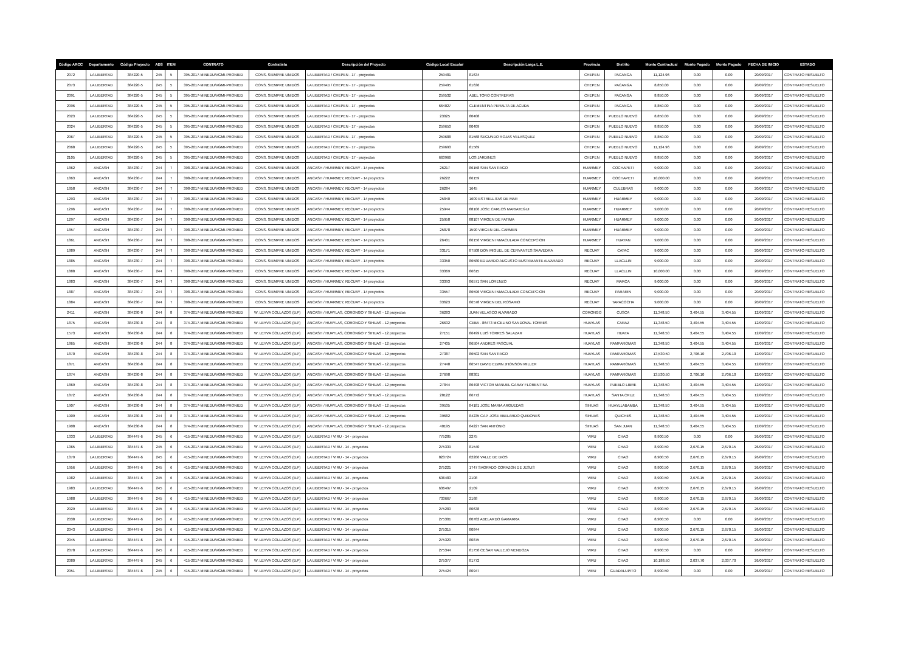| Código ARCC | Departamento | Código Proyecto | ADS | ITEM | CONTRATO | Contratista | Descripción del Proyecto | Código Local Escolar | Descripción Larga L.E. | Provincia | Distrito | Monto Contractual | Monto Pagado | Monto Pagado | FECHA DE INICIO | ESTADO |
| --- | --- | --- | --- | --- | --- | --- | --- | --- | --- | --- | --- | --- | --- | --- | --- | --- |
| 2072 | LA LIBERTAD | 384220-5 | 245 | 5 | 395-2017-MINEDU/VGMI-PRONIED | CONS. SIEMPRE UNIDOS | LA LIBERTAD / CHEPEN - 17 - proyectos | 259481 | 81634 | CHEPEN | PACANGA | 11,124.96 | 0.00 | 0.00 | 20/09/2017 | CONTRATO RESUELTO |
| 2073 | LA LIBERTAD | 384220-5 | 245 | 5 | 395-2017-MINEDU/VGMI-PRONIED | CONS. SIEMPRE UNIDOS | LA LIBERTAD / CHEPEN - 17 - proyectos | 259495 | 81636 | CHEPEN | PACANGA | 8,850.00 | 0.00 | 0.00 | 20/09/2017 | CONTRATO RESUELTO |
| 2091 | LA LIBERTAD | 384220-5 | 245 | 5 | 395-2017-MINEDU/VGMI-PRONIED | CONS. SIEMPRE UNIDOS | LA LIBERTAD / CHEPEN - 17 - proyectos | 259532 | ABEL TORO CONTRERAS | CHEPEN | PACANGA | 8,850.00 | 0.00 | 0.00 | 20/09/2017 | CONTRATO RESUELTO |
| 2096 | LA LIBERTAD | 384220-5 | 245 | 5 | 395-2017-MINEDU/VGMI-PRONIED | CONS. SIEMPRE UNIDOS | LA LIBERTAD / CHEPEN - 17 - proyectos | 664027 | CLEMENTINA PERALTA DE ACUÐA | CHEPEN | PACANGA | 8,850.00 | 0.00 | 0.00 | 20/09/2017 | CONTRATO RESUELTO |
| 2023 | LA LIBERTAD | 384220-5 | 245 | 5 | 395-2017-MINEDU/VGMI-PRONIED | CONS. SIEMPRE UNIDOS | LA LIBERTAD / CHEPEN - 17 - proyectos | 23025 | 80408 | CHEPEN | PUEBLO NUEVO | 8,850.00 | 0.00 | 0.00 | 20/09/2017 | CONTRATO RESUELTO |
| 2024 | LA LIBERTAD | 384220-5 | 245 | 5 | 395-2017-MINEDU/VGMI-PRONIED | CONS. SIEMPRE UNIDOS | LA LIBERTAD / CHEPEN - 17 - proyectos | 259650 | 80409 | CHEPEN | PUEBLO NUEVO | 8,850.00 | 0.00 | 0.00 | 20/09/2017 | CONTRATO RESUELTO |
| 2067 | LA LIBERTAD | 384220-5 | 245 | 5 | 395-2017-MINEDU/VGMI-PRONIED | CONS. SIEMPRE UNIDOS | LA LIBERTAD / CHEPEN - 17 - proyectos | 259688 | 81568 SEGUNDO ROJAS VELASQUEZ | CHEPEN | PUEBLO NUEVO | 8,850.00 | 0.00 | 0.00 | 20/09/2017 | CONTRATO RESUELTO |
| 2068 | LA LIBERTAD | 384220-5 | 245 | 5 | 395-2017-MINEDU/VGMI-PRONIED | CONS. SIEMPRE UNIDOS | LA LIBERTAD / CHEPEN - 17 - proyectos | 259693 | 81569 | CHEPEN | PUEBLO NUEVO | 11,124.96 | 0.00 | 0.00 | 20/09/2017 | CONTRATO RESUELTO |
| 2105 | LA LIBERTAD | 384220-5 | 245 | 5 | 395-2017-MINEDU/VGMI-PRONIED | CONS. SIEMPRE UNIDOS | LA LIBERTAD / CHEPEN - 17 - proyectos | 663966 | LOS JARDINES | CHEPEN | PUEBLO NUEVO | 8,850.00 | 0.00 | 0.00 | 20/09/2017 | CONTRATO RESUELTO |
| 1862 | ANCASH | 384230-7 | 244 | 7 | 398-2017-MINEDU/VGMI-PRONIED | CONS. SIEMPRE UNIDOS | ANCASH / HUARMEY, RECUAY - 14 proyectos | 26217 | 86158 SAN SANTIAGO | HUARMEY | COCHAPETI | 9,000.00 | 0.00 | 0.00 | 20/09/2017 | CONTRATO RESUELTO |
| 1863 | ANCASH | 384230-7 | 244 | 7 | 398-2017-MINEDU/VGMI-PRONIED | CONS. SIEMPRE UNIDOS | ANCASH / HUARMEY, RECUAY - 14 proyectos | 26222 | 86159 | HUARMEY | COCHAPETI | 10,000.00 | 0.00 | 0.00 | 20/09/2017 | CONTRATO RESUELTO |
| 1858 | ANCASH | 384230-7 | 244 | 7 | 398-2017-MINEDU/VGMI-PRONIED | CONS. SIEMPRE UNIDOS | ANCASH / HUARMEY, RECUAY - 14 proyectos | 26284 | 1645 | HUARMEY | CULEBRAS | 9,000.00 | 0.00 | 0.00 | 20/09/2017 | CONTRATO RESUELTO |
| 1293 | ANCASH | 384230-7 | 244 | 7 | 398-2017-MINEDU/VGMI-PRONIED | CONS. SIEMPRE UNIDOS | ANCASH / HUARMEY, RECUAY - 14 proyectos | 25840 | 1609 ESTRELLITAS DE MAR | HUARMEY | HUARMEY | 9,000.00 | 0.00 | 0.00 | 20/09/2017 | CONTRATO RESUELTO |
| 1296 | ANCASH | 384230-7 | 244 | 7 | 398-2017-MINEDU/VGMI-PRONIED | CONS. SIEMPRE UNIDOS | ANCASH / HUARMEY, RECUAY - 14 proyectos | 25944 | 88106 JOSE CARLOS MARIATEGUI | HUARMEY | HUARMEY | 9,000.00 | 0.00 | 0.00 | 20/09/2017 | CONTRATO RESUELTO |
| 1297 | ANCASH | 384230-7 | 244 | 7 | 398-2017-MINEDU/VGMI-PRONIED | CONS. SIEMPRE UNIDOS | ANCASH / HUARMEY, RECUAY - 14 proyectos | 25958 | 88107 VIRGEN DE FATIMA | HUARMEY | HUARMEY | 9,000.00 | 0.00 | 0.00 | 20/09/2017 | CONTRATO RESUELTO |
| 1857 | ANCASH | 384230-7 | 244 | 7 | 398-2017-MINEDU/VGMI-PRONIED | CONS. SIEMPRE UNIDOS | ANCASH / HUARMEY, RECUAY - 14 proyectos | 25878 | 1590 VIRGEN DEL CARMEN | HUARMEY | HUARMEY | 9,000.00 | 0.00 | 0.00 | 20/09/2017 | CONTRATO RESUELTO |
| 1861 | ANCASH | 384230-7 | 244 | 7 | 398-2017-MINEDU/VGMI-PRONIED | CONS. SIEMPRE UNIDOS | ANCASH / HUARMEY, RECUAY - 14 proyectos | 26401 | 86156 VIRGEN INMACULADA CONCEPCION | HUARMEY | HUAYAN | 9,000.00 | 0.00 | 0.00 | 20/09/2017 | CONTRATO RESUELTO |
| 1889 | ANCASH | 384230-7 | 244 | 7 | 398-2017-MINEDU/VGMI-PRONIED | CONS. SIEMPRE UNIDOS | ANCASH / HUARMEY, RECUAY - 14 proyectos | 33171 | 87508 DON MIGUEL DE CERVANTES SAAVEDRA | RECUAY | CATAC | 9,000.00 | 0.00 | 0.00 | 20/09/2017 | CONTRATO RESUELTO |
| 1885 | ANCASH | 384230-7 | 244 | 7 | 398-2017-MINEDU/VGMI-PRONIED | CONS. SIEMPRE UNIDOS | ANCASH / HUARMEY, RECUAY - 14 proyectos | 33350 | 86580 EDUARDO AUGUSTO BUSTAMANTE ALVARADO | RECUAY | LLACLLIN | 9,000.00 | 0.00 | 0.00 | 20/09/2017 | CONTRATO RESUELTO |
| 1888 | ANCASH | 384230-7 | 244 | 7 | 398-2017-MINEDU/VGMI-PRONIED | CONS. SIEMPRE UNIDOS | ANCASH / HUARMEY, RECUAY - 14 proyectos | 33369 | 86615 | RECUAY | LLACLLIN | 10,000.00 | 0.00 | 0.00 | 20/09/2017 | CONTRATO RESUELTO |
| 1883 | ANCASH | 384230-7 | 244 | 7 | 398-2017-MINEDU/VGMI-PRONIED | CONS. SIEMPRE UNIDOS | ANCASH / HUARMEY, RECUAY - 14 proyectos | 33393 | 86571 SAN LORENZO | RECUAY | MARCA | 9,000.00 | 0.00 | 0.00 | 20/09/2017 | CONTRATO RESUELTO |
| 1887 | ANCASH | 384230-7 | 244 | 7 | 398-2017-MINEDU/VGMI-PRONIED | CONS. SIEMPRE UNIDOS | ANCASH / HUARMEY, RECUAY - 14 proyectos | 33557 | 86596 VIRGEN INMACULADA CONCEPCION | RECUAY | PARARIN | 9,000.00 | 0.00 | 0.00 | 20/09/2017 | CONTRATO RESUELTO |
| 1884 | ANCASH | 384230-7 | 244 | 7 | 398-2017-MINEDU/VGMI-PRONIED | CONS. SIEMPRE UNIDOS | ANCASH / HUARMEY, RECUAY - 14 proyectos | 33623 | 86578 VIRGEN DEL ROSARIO | RECUAY | TAPACOCHA | 9,000.00 | 0.00 | 0.00 | 20/09/2017 | CONTRATO RESUELTO |
| 2411 | ANCASH | 384230-8 | 244 | 8 | 374-2017-MINEDU/VGMI-PRONIED | W. LEYVA COLLAZOS (B.P) | ANCASH / HUAYLAS, CORONGO Y SIHUAS - 12 proyectos | 36283 | JUAN VELASCO ALVARADO | CORONGO | CUSCA | 11,348.50 | 3,404.55 | 3,404.55 | 12/09/2017 | CONTRATO RESUELTO |
| 1875 | ANCASH | 384230-8 | 244 | 8 | 374-2017-MINEDU/VGMI-PRONIED | W. LEYVA COLLAZOS (B.P) | ANCASH / HUAYLAS, CORONGO Y SIHUAS - 12 proyectos | 26632 | CEBA - 86473 MICELINO SANDOVAL TORRES | HUAYLAS | CARAZ | 11,348.50 | 3,404.55 | 3,404.55 | 12/09/2017 | CONTRATO RESUELTO |
| 1573 | ANCASH | 384230-8 | 244 | 8 | 374-2017-MINEDU/VGMI-PRONIED | W. LEYVA COLLAZOS (B.P) | ANCASH / HUAYLAS, CORONGO Y SIHUAS - 12 proyectos | 27151 | 86499 LUIS TORRES SALAZAR | HUAYLAS | HUATA | 11,348.50 | 3,404.55 | 3,404.55 | 12/09/2017 | CONTRATO RESUELTO |
| 1865 | ANCASH | 384230-8 | 244 | 8 | 374-2017-MINEDU/VGMI-PRONIED | W. LEYVA COLLAZOS (B.P) | ANCASH / HUAYLAS, CORONGO Y SIHUAS - 12 proyectos | 27405 | 86504 ANDRES PASCUAL | HUAYLAS | PAMPAROMAS | 11,348.50 | 3,404.55 | 3,404.55 | 12/09/2017 | CONTRATO RESUELTO |
| 1870 | ANCASH | 384230-8 | 244 | 8 | 374-2017-MINEDU/VGMI-PRONIED | W. LEYVA COLLAZOS (B.P) | ANCASH / HUAYLAS, CORONGO Y SIHUAS - 12 proyectos | 27387 | 86502 SAN SANTIAGO | HUAYLAS | PAMPAROMAS | 13,530.50 | 2,706.10 | 2,706.10 | 12/09/2017 | CONTRATO RESUELTO |
| 1871 | ANCASH | 384230-8 | 244 | 8 | 374-2017-MINEDU/VGMI-PRONIED | W. LEYVA COLLAZOS (B.P) | ANCASH / HUAYLAS, CORONGO Y SIHUAS - 12 proyectos | 27448 | 86547 DAVID ELWIN JHONSON MILLER | HUAYLAS | PAMPAROMAS | 11,348.50 | 3,404.55 | 3,404.55 | 12/09/2017 | CONTRATO RESUELTO |
| 1874 | ANCASH | 384230-8 | 244 | 8 | 374-2017-MINEDU/VGMI-PRONIED | W. LEYVA COLLAZOS (B.P) | ANCASH / HUAYLAS, CORONGO Y SIHUAS - 12 proyectos | 27698 | 88301 | HUAYLAS | PAMPAROMAS | 13,530.50 | 2,706.10 | 2,706.10 | 12/09/2017 | CONTRATO RESUELTO |
| 1869 | ANCASH | 384230-8 | 244 | 8 | 374-2017-MINEDU/VGMI-PRONIED | W. LEYVA COLLAZOS (B.P) | ANCASH / HUAYLAS, CORONGO Y SIHUAS - 12 proyectos | 27844 | 86498 VICTOR MANUEL GARAY FLORENTINA | HUAYLAS | PUEBLO LIBRE | 11,348.50 | 3,404.55 | 3,404.55 | 12/09/2017 | CONTRATO RESUELTO |
| 1872 | ANCASH | 384230-8 | 244 | 8 | 374-2017-MINEDU/VGMI-PRONIED | W. LEYVA COLLAZOS (B.P) | ANCASH / HUAYLAS, CORONGO Y SIHUAS - 12 proyectos | 28122 | 86772 | HUAYLAS | SANTA CRUZ | 11,348.50 | 3,404.55 | 3,404.55 | 12/09/2017 | CONTRATO RESUELTO |
| 1907 | ANCASH | 384230-8 | 244 | 8 | 374-2017-MINEDU/VGMI-PRONIED | W. LEYVA COLLAZOS (B.P) | ANCASH / HUAYLAS, CORONGO Y SIHUAS - 12 proyectos | 39535 | 84181 JOSE MARIA ARGUEDAS | SIHUAS | HUAYLLABAMBA | 11,348.50 | 3,404.55 | 3,404.55 | 12/09/2017 | CONTRATO RESUELTO |
| 1909 | ANCASH | 384230-8 | 244 | 8 | 374-2017-MINEDU/VGMI-PRONIED | W. LEYVA COLLAZOS (B.P) | ANCASH / HUAYLAS, CORONGO Y SIHUAS - 12 proyectos | 39682 | 84235 CAP. JOSE ABELARDO QUIÐONES | SIHUAS | QUICHES | 11,348.50 | 3,404.55 | 3,404.55 | 12/09/2017 | CONTRATO RESUELTO |
| 1908 | ANCASH | 384230-8 | 244 | 8 | 374-2017-MINEDU/VGMI-PRONIED | W. LEYVA COLLAZOS (B.P) | ANCASH / HUAYLAS, CORONGO Y SIHUAS - 12 proyectos | 40195 | 84227 SAN ANTONIO | SIHUAS | SAN JUAN | 11,348.50 | 3,404.55 | 3,404.55 | 12/09/2017 | CONTRATO RESUELTO |
| 1333 | LA LIBERTAD | 384447-6 | 245 | 6 | 415-2017-MINEDU/VGMI-PRONIED | W. LEYVA COLLAZOS (B.P) | LA LIBERTAD / VIRU - 14 - proyectos | 775285 | 2275 | VIRU | CHAO | 8,900.50 | 0.00 | 0.00 | 26/09/2017 | CONTRATO RESUELTO |
| 1365 | LA LIBERTAD | 384447-6 | 245 | 6 | 415-2017-MINEDU/VGMI-PRONIED | W. LEYVA COLLAZOS (B.P) | LA LIBERTAD / VIRU - 14 - proyectos | 275339 | 81540 | VIRU | CHAO | 8,900.50 | 2,670.15 | 2,670.15 | 26/09/2017 | CONTRATO RESUELTO |
| 1379 | LA LIBERTAD | 384447-6 | 245 | 6 | 415-2017-MINEDU/VGMI-PRONIED | W. LEYVA COLLAZOS (B.P) | LA LIBERTAD / VIRU - 14 - proyectos | 823724 | 82206 VALLE DE DIOS | VIRU | CHAO | 8,900.50 | 2,670.15 | 2,670.15 | 26/09/2017 | CONTRATO RESUELTO |
| 1956 | LA LIBERTAD | 384447-6 | 245 | 6 | 415-2017-MINEDU/VGMI-PRONIED | W. LEYVA COLLAZOS (B.P) | LA LIBERTAD / VIRU - 14 - proyectos | 275221 | 1747 SAGRADO CORAZON DE JESUS | VIRU | CHAO | 8,900.50 | 2,670.15 | 2,670.15 | 26/09/2017 | CONTRATO RESUELTO |
| 1982 | LA LIBERTAD | 384447-6 | 245 | 6 | 415-2017-MINEDU/VGMI-PRONIED | W. LEYVA COLLAZOS (B.P) | LA LIBERTAD / VIRU - 14 - proyectos | 636483 | 2108 | VIRU | CHAO | 8,900.50 | 2,670.15 | 2,670.15 | 26/09/2017 | CONTRATO RESUELTO |
| 1983 | LA LIBERTAD | 384447-6 | 245 | 6 | 415-2017-MINEDU/VGMI-PRONIED | W. LEYVA COLLAZOS (B.P) | LA LIBERTAD / VIRU - 14 - proyectos | 636497 | 2109 | VIRU | CHAO | 8,900.50 | 2,670.15 | 2,670.15 | 26/09/2017 | CONTRATO RESUELTO |
| 1988 | LA LIBERTAD | 384447-6 | 245 | 6 | 415-2017-MINEDU/VGMI-PRONIED | W. LEYVA COLLAZOS (B.P) | LA LIBERTAD / VIRU - 14 - proyectos | 733667 | 2168 | VIRU | CHAO | 8,900.50 | 2,670.15 | 2,670.15 | 26/09/2017 | CONTRATO RESUELTO |
| 2029 | LA LIBERTAD | 384447-6 | 245 | 6 | 415-2017-MINEDU/VGMI-PRONIED | W. LEYVA COLLAZOS (B.P) | LA LIBERTAD / VIRU - 14 - proyectos | 275283 | 80638 | VIRU | CHAO | 8,900.50 | 2,670.15 | 2,670.15 | 26/09/2017 | CONTRATO RESUELTO |
| 2038 | LA LIBERTAD | 384447-6 | 245 | 6 | 415-2017-MINEDU/VGMI-PRONIED | W. LEYVA COLLAZOS (B.P) | LA LIBERTAD / VIRU - 14 - proyectos | 275301 | 80782 ABELARDO GAMARRA | VIRU | CHAO | 8,900.50 | 0.00 | 0.00 | 26/09/2017 | CONTRATO RESUELTO |
| 2043 | LA LIBERTAD | 384447-6 | 245 | 6 | 415-2017-MINEDU/VGMI-PRONIED | W. LEYVA COLLAZOS (B.P) | LA LIBERTAD / VIRU - 14 - proyectos | 275315 | 80844 | VIRU | CHAO | 8,900.50 | 2,670.15 | 2,670.15 | 26/09/2017 | CONTRATO RESUELTO |
| 2045 | LA LIBERTAD | 384447-6 | 245 | 6 | 415-2017-MINEDU/VGMI-PRONIED | W. LEYVA COLLAZOS (B.P) | LA LIBERTAD / VIRU - 14 - proyectos | 275320 | 80875 | VIRU | CHAO | 8,900.50 | 2,670.15 | 2,670.15 | 26/09/2017 | CONTRATO RESUELTO |
| 2078 | LA LIBERTAD | 384447-6 | 245 | 6 | 415-2017-MINEDU/VGMI-PRONIED | W. LEYVA COLLAZOS (B.P) | LA LIBERTAD / VIRU - 14 - proyectos | 275344 | 81750 CESAR VALLEJO MENDOZA | VIRU | CHAO | 8,900.50 | 0.00 | 0.00 | 26/09/2017 | CONTRATO RESUELTO |
| 2080 | LA LIBERTAD | 384447-6 | 245 | 6 | 415-2017-MINEDU/VGMI-PRONIED | W. LEYVA COLLAZOS (B.P) | LA LIBERTAD / VIRU - 14 - proyectos | 275377 | 81772 | VIRU | CHAO | 10,188.50 | 2,037.70 | 2,037.70 | 26/09/2017 | CONTRATO RESUELTO |
| 2051 | LA LIBERTAD | 384447-6 | 245 | 6 | 415-2017-MINEDU/VGMI-PRONIED | W. LEYVA COLLAZOS (B.P) | LA LIBERTAD / VIRU - 14 - proyectos | 275424 | 80947 | VIRU | GUADALUPITO | 8,900.50 | 0.00 | 0.00 | 26/09/2017 | CONTRATO RESUELTO |